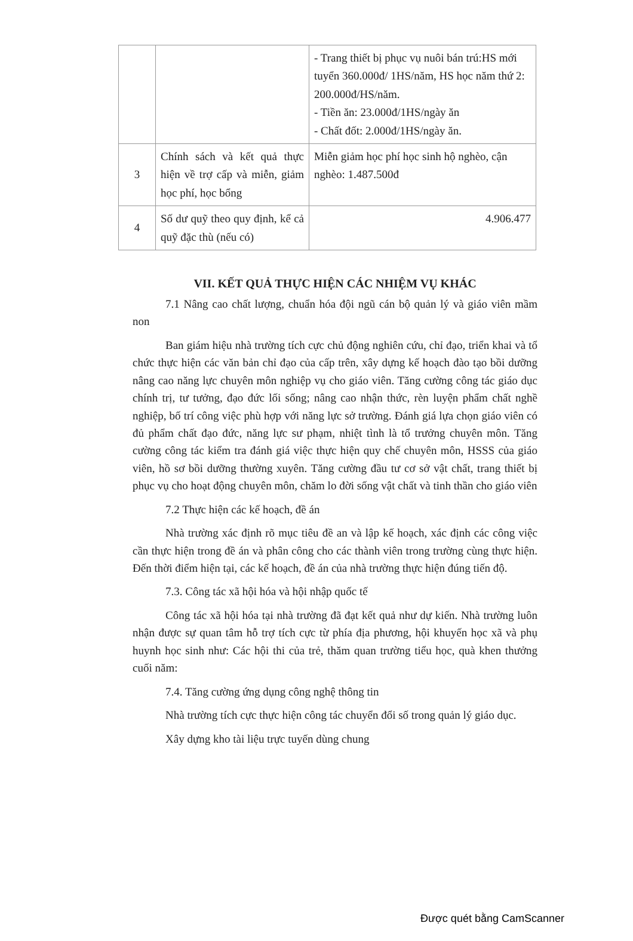| | | - Trang thiết bị phục vụ nuôi bán trú:HS mới tuyển 360.000đ/ 1HS/năm, HS học năm thứ 2: 200.000đ/HS/năm. - Tiền ăn: 23.000đ/1HS/ngày ăn - Chất đốt: 2.000đ/1HS/ngày ăn. |
| 3 | Chính sách và kết quả thực hiện về trợ cấp và miễn, giảm học phí, học bổng | Miễn giảm học phí học sinh hộ nghèo, cận nghèo: 1.487.500đ |
| 4 | Số dư quỹ theo quy định, kể cả quỹ đặc thù (nếu có) | 4.906.477 |
VII. KẾT QUẢ THỰC HIỆN CÁC NHIỆM VỤ KHÁC
7.1 Nâng cao chất lượng, chuẩn hóa đội ngũ cán bộ quản lý và giáo viên mầm non
Ban giám hiệu nhà trường tích cực chủ động nghiên cứu, chỉ đạo, triển khai và tổ chức thực hiện các văn bản chỉ đạo của cấp trên, xây dựng kế hoạch đào tạo bồi dưỡng nâng cao năng lực chuyên môn nghiệp vụ cho giáo viên. Tăng cường công tác giáo dục chính trị, tư tưởng, đạo đức lối sống; nâng cao nhận thức, rèn luyện phẩm chất nghề nghiệp, bố trí công việc phù hợp với năng lực sở trường. Đánh giá lựa chọn giáo viên có đủ phẩm chất đạo đức, năng lực sư phạm, nhiệt tình là tổ trưởng chuyên môn. Tăng cường công tác kiểm tra đánh giá việc thực hiện quy chế chuyên môn, HSSS của giáo viên, hồ sơ bồi dưỡng thường xuyên. Tăng cường đầu tư cơ sở vật chất, trang thiết bị phục vụ cho hoạt động chuyên môn, chăm lo đời sống vật chất và tinh thần cho giáo viên
7.2 Thực hiện các kế hoạch, đề án
Nhà trường xác định rõ mục tiêu đề an và lập kế hoạch, xác định các công việc cần thực hiện trong đề án và phân công cho các thành viên trong trường cùng thực hiện. Đến thời điểm hiện tại, các kế hoạch, đề án của nhà trường thực hiện đúng tiến độ.
7.3. Công tác xã hội hóa và hội nhập quốc tế
Công tác xã hội hóa tại nhà trường đã đạt kết quả như dự kiến. Nhà trường luôn nhận được sự quan tâm hỗ trợ tích cực từ phía địa phương, hội khuyến học xã và phụ huynh học sinh như: Các hội thi của trẻ, thăm quan trường tiểu học, quà khen thưởng cuối năm:
7.4. Tăng cường ứng dụng công nghệ thông tin
Nhà trường tích cực thực hiện công tác chuyển đổi số trong quản lý giáo dục.
Xây dựng kho tài liệu trực tuyến dùng chung
Được quét bằng CamScanner